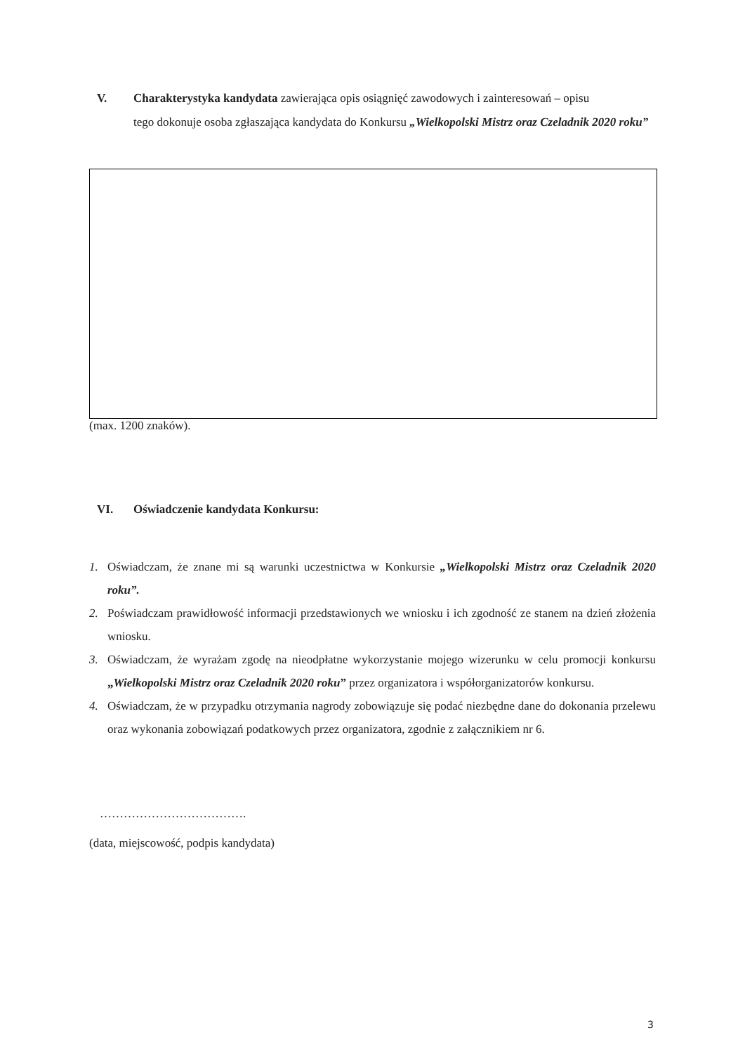V. Charakterystyka kandydata zawierająca opis osiągnięć zawodowych i zainteresowań – opisu
tego dokonuje osoba zgłaszająca kandydata do Konkursu „Wielkopolski Mistrz oraz Czeladnik 2020 roku”
(max. 1200 znaków).
VI. Oświadczenie kandydata Konkursu:
1. Oświadczam, że znane mi są warunki uczestnictwa w Konkursie „Wielkopolski Mistrz oraz Czeladnik 2020 roku”.
2. Poświadczam prawidłowość informacji przedstawionych we wniosku i ich zgodność ze stanem na dzień złożenia wniosku.
3. Oświadczam, że wyrażam zgodę na nieodpłatne wykorzystanie mojego wizerunku w celu promocji konkursu „Wielkopolski Mistrz oraz Czeladnik 2020 roku” przez organizatora i współorganizatorów konkursu.
4. Oświadczam, że w przypadku otrzymania nagrody zobowiązuje się podać niezbędne dane do dokonania przelewu oraz wykonania zobowiązań podatkowych przez organizatora, zgodnie z załącznikiem nr 6.
……………………………….
(data, miejscowość, podpis kandydata)
3